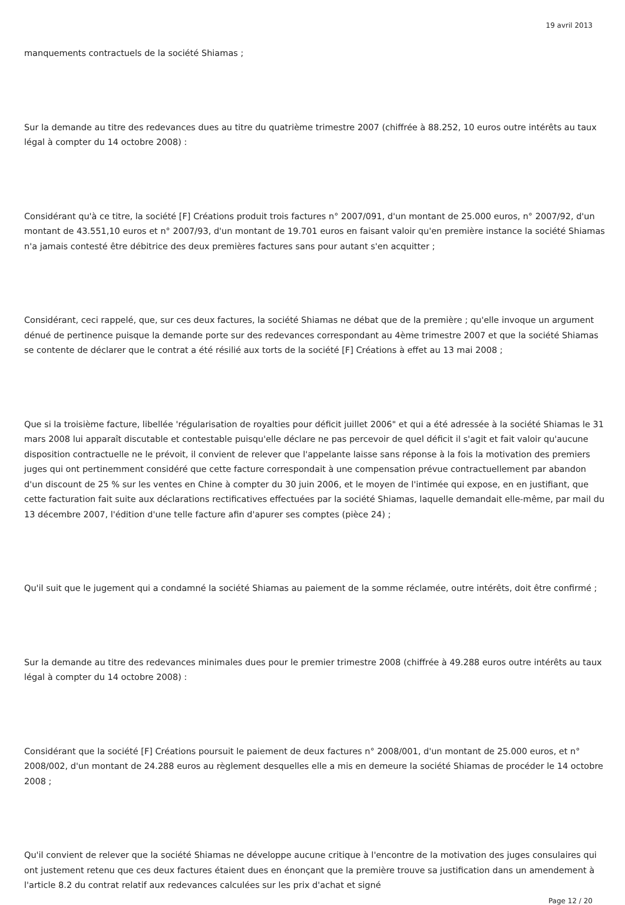19 avril 2013
manquements contractuels de la société Shiamas ;
Sur la demande au titre des redevances dues au titre du quatrième trimestre 2007 (chiffrée à 88.252, 10 euros outre intérêts au taux légal à compter du 14 octobre 2008) :
Considérant qu'à ce titre, la société [F] Créations produit trois factures n° 2007/091, d'un montant de 25.000 euros, n° 2007/92, d'un montant de 43.551,10 euros et n° 2007/93, d'un montant de 19.701 euros en faisant valoir qu'en première instance la société Shiamas n'a jamais contesté être débitrice des deux premières factures sans pour autant s'en acquitter ;
Considérant, ceci rappelé, que, sur ces deux factures, la société Shiamas ne débat que de la première ; qu'elle invoque un argument dénué de pertinence puisque la demande porte sur des redevances correspondant au 4ème trimestre 2007 et que la société Shiamas se contente de déclarer que le contrat a été résilié aux torts de la société [F] Créations à effet au 13 mai 2008 ;
Que si la troisième facture, libellée 'régularisation de royalties pour déficit juillet 2006" et qui a été adressée à la société Shiamas le 31 mars 2008 lui apparaît discutable et contestable puisqu'elle déclare ne pas percevoir de quel déficit il s'agit et fait valoir qu'aucune disposition contractuelle ne le prévoit, il convient de relever que l'appelante laisse sans réponse à la fois la motivation des premiers juges qui ont pertinemment considéré que cette facture correspondait à une compensation prévue contractuellement par abandon d'un discount de 25 % sur les ventes en Chine à compter du 30 juin 2006, et le moyen de l'intimée qui expose, en en justifiant, que cette facturation fait suite aux déclarations rectificatives effectuées par la société Shiamas, laquelle demandait elle-même, par mail du 13 décembre 2007, l'édition d'une telle facture afin d'apurer ses comptes (pièce 24) ;
Qu'il suit que le jugement qui a condamné la société Shiamas au paiement de la somme réclamée, outre intérêts, doit être confirmé ;
Sur la demande au titre des redevances minimales dues pour le premier trimestre 2008 (chiffrée à 49.288 euros outre intérêts au taux légal à compter du 14 octobre 2008) :
Considérant que la société [F] Créations poursuit le paiement de deux factures n° 2008/001, d'un montant de 25.000 euros, et n° 2008/002, d'un montant de 24.288 euros au règlement desquelles elle a mis en demeure la société Shiamas de procéder le 14 octobre 2008 ;
Qu'il convient de relever que la société Shiamas ne développe aucune critique à l'encontre de la motivation des juges consulaires qui ont justement retenu que ces deux factures étaient dues en énonçant que la première trouve sa justification dans un amendement à l'article 8.2 du contrat relatif aux redevances calculées sur les prix d'achat et signé
Page 12 / 20